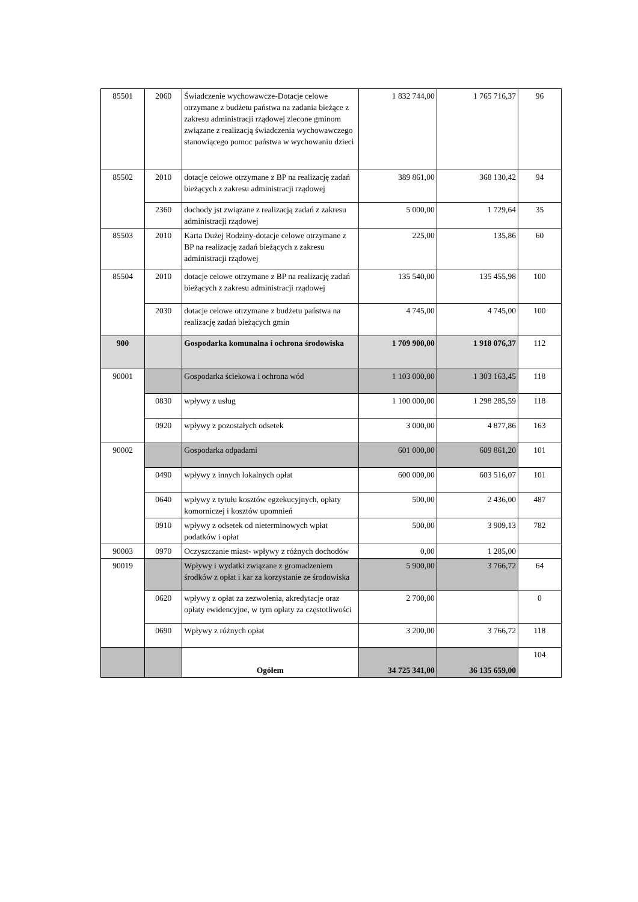| 85501 | 2060 | Świadczenie wychowawcze-Dotacje celowe otrzymane z budżetu państwa na zadania bieżące z zakresu administracji rządowej zlecone gminom związane z realizacją świadczenia wychowawczego stanowiącego pomoc państwa w wychowaniu dzieci | 1 832 744,00 | 1 765 716,37 | 96 |
| 85502 | 2010 | dotacje celowe otrzymane z BP na realizację zadań bieżących z zakresu administracji rządowej | 389 861,00 | 368 130,42 | 94 |
| | 2360 | dochody jst związane z realizacją zadań z zakresu administracji rządowej | 5 000,00 | 1 729,64 | 35 |
| 85503 | 2010 | Karta Dużej Rodziny-dotacje celowe otrzymane z BP na realizację zadań bieżących z zakresu administracji rządowej | 225,00 | 135,86 | 60 |
| 85504 | 2010 | dotacje celowe otrzymane z BP na realizację zadań bieżących z zakresu administracji rządowej | 135 540,00 | 135 455,98 | 100 |
| | 2030 | dotacje celowe otrzymane z budżetu państwa na realizację zadań bieżących gmin | 4 745,00 | 4 745,00 | 100 |
| 900 | | Gospodarka komunalna i ochrona środowiska | 1 709 900,00 | 1 918 076,37 | 112 |
| 90001 | | Gospodarka ściekowa i ochrona wód | 1 103 000,00 | 1 303 163,45 | 118 |
| | 0830 | wpływy z usług | 1 100 000,00 | 1 298 285,59 | 118 |
| | 0920 | wpływy z pozostałych odsetek | 3 000,00 | 4 877,86 | 163 |
| 90002 | | Gospodarka odpadami | 601 000,00 | 609 861,20 | 101 |
| | 0490 | wpływy z innych lokalnych opłat | 600 000,00 | 603 516,07 | 101 |
| | 0640 | wpływy z tytułu kosztów egzekucyjnych, opłaty komorniczej i kosztów upomnień | 500,00 | 2 436,00 | 487 |
| | 0910 | wpływy z odsetek od nieterminowych wpłat podatków i opłat | 500,00 | 3 909,13 | 782 |
| 90003 | 0970 | Oczyszczanie miast- wpływy z różnych dochodów | 0,00 | 1 285,00 | |
| 90019 | | Wpływy i wydatki związane z gromadzeniem środków z opłat i kar za korzystanie ze środowiska | 5 900,00 | 3 766,72 | 64 |
| | 0620 | wpływy z opłat za zezwolenia, akredytacje oraz opłaty ewidencyjne, w tym opłaty za częstotliwości | 2 700,00 | | 0 |
| | 0690 | Wpływy z różnych opłat | 3 200,00 | 3 766,72 | 118 |
| | | Ogółem | 34 725 341,00 | 36 135 659,00 | 104 |